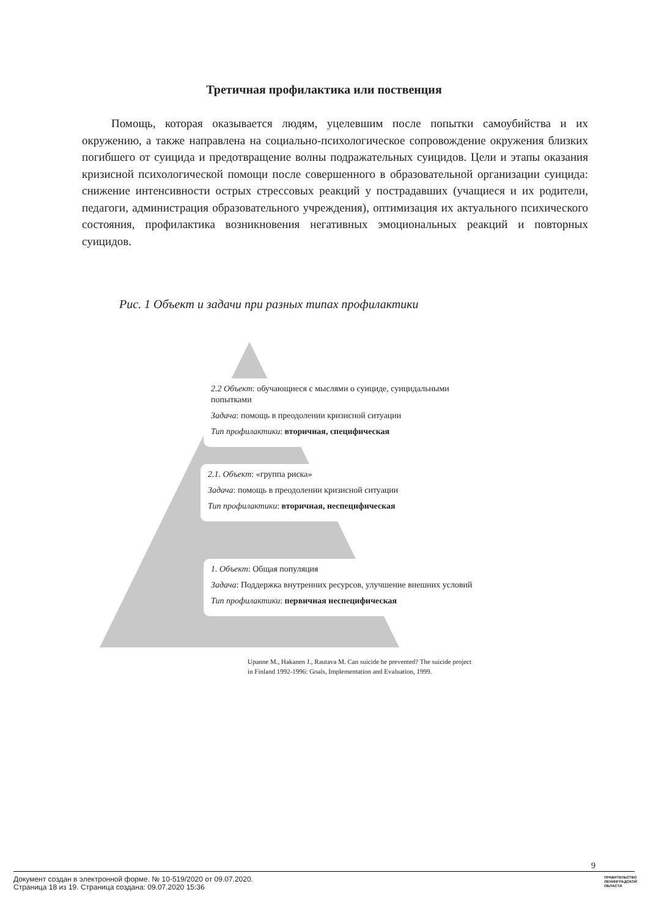Третичная профилактика или поственция
Помощь, которая оказывается людям, уцелевшим после попытки самоубийства и их окружению, а также направлена на социально-психологическое сопровождение окружения близких погибшего от суицида и предотвращение волны подражательных суицидов. Цели и этапы оказания кризисной психологической помощи после совершенного в образовательной организации суицида: снижение интенсивности острых стрессовых реакций у пострадавших (учащиеся и их родители, педагоги, администрация образовательного учреждения), оптимизация их актуального психического состояния, профилактика возникновения негативных эмоциональных реакций и повторных суицидов.
Рис. 1 Объект и задачи при разных типах профилактики
2.2 Объект: обучающиеся с мыслями о суициде, суицидальными попытками
Задача: помощь в преодолении кризисной ситуации
Тип профилактики: вторичная, специфическая
2.1. Объект: «группа риска»
Задача: помощь в преодолении кризисной ситуации
Тип профилактики: вторичная, неспецифическая
1. Объект: Общая популяция
Задача: Поддержка внутренних ресурсов, улучшение внешних условий
Тип профилактики: первичная неспецифическая
Upanne M., Hakanen J., Rautava M. Can suicide be prevented? The suicide project
in Finland 1992-1996: Goals, Implementation and Evaluation, 1999.
9
Документ создан в электронной форме. № 10-519/2020 от 09.07.2020.
Страница 18 из 19. Страница создана: 09.07.2020 15:36
ПРАВИТЕЛЬСТВО
ЛЕНИНГРАДСКОЙ
ОБЛАСТИ